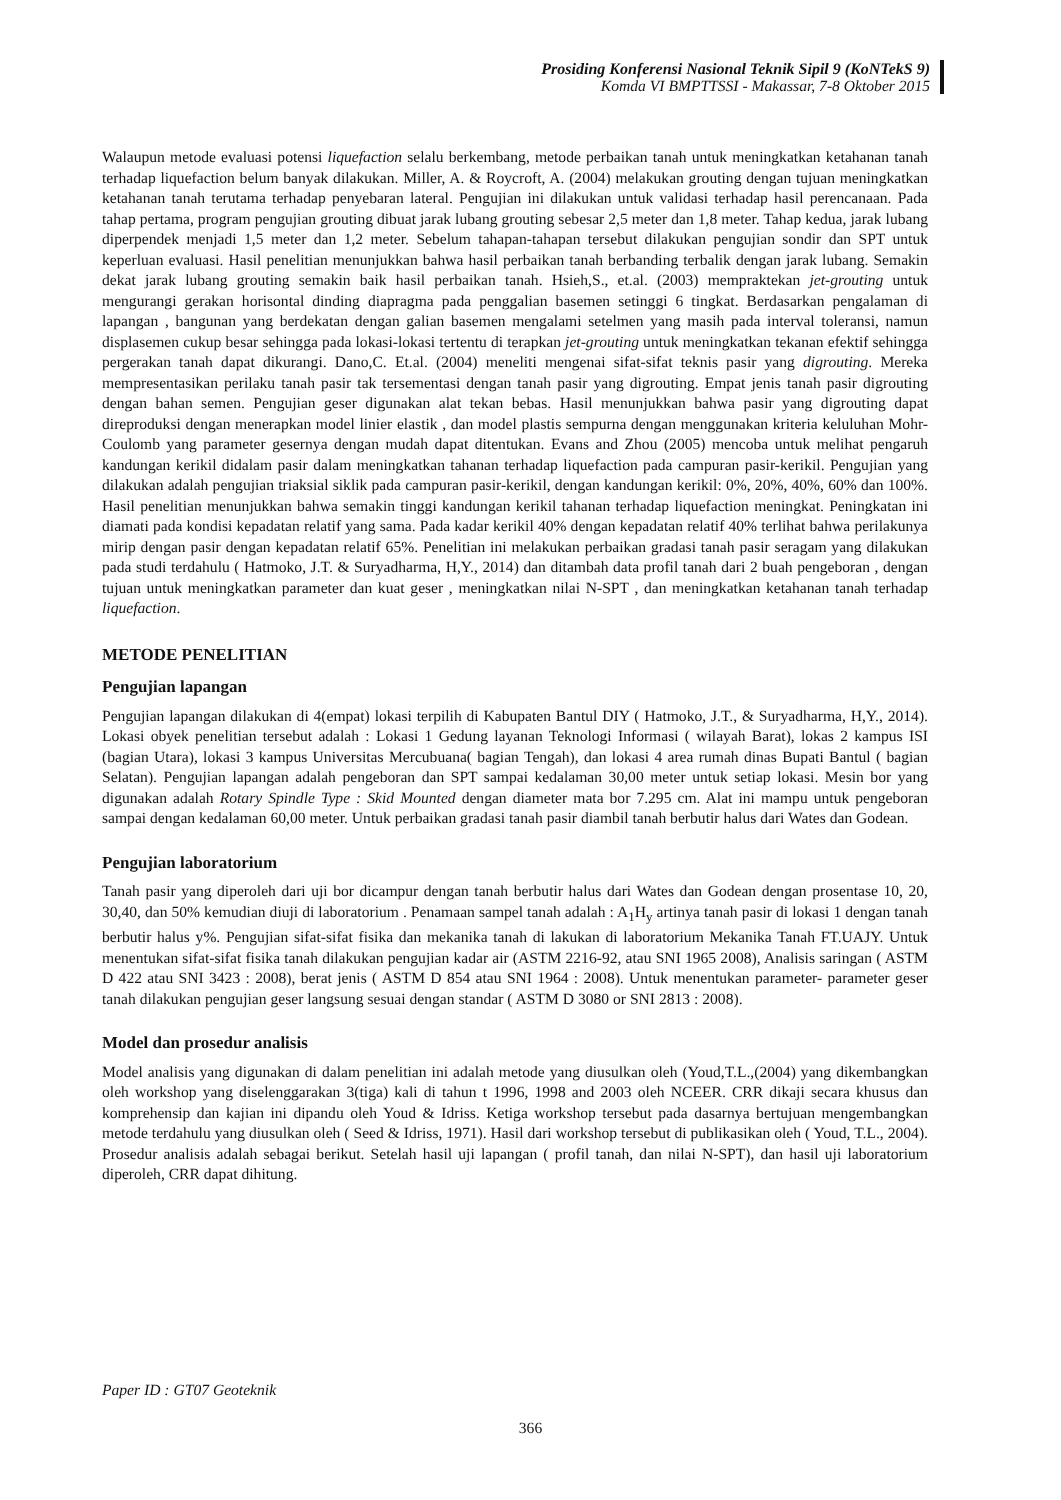Prosiding Konferensi Nasional Teknik Sipil 9 (KoNTekS 9)
Komda VI BMPTTSSI - Makassar, 7-8 Oktober 2015
Walaupun metode evaluasi potensi liquefaction selalu berkembang, metode perbaikan tanah untuk meningkatkan ketahanan tanah terhadap liquefaction belum banyak dilakukan. Miller, A. & Roycroft, A. (2004) melakukan grouting dengan tujuan meningkatkan ketahanan tanah terutama terhadap penyebaran lateral. Pengujian ini dilakukan untuk validasi terhadap hasil perencanaan. Pada tahap pertama, program pengujian grouting dibuat jarak lubang grouting sebesar 2,5 meter dan 1,8 meter. Tahap kedua, jarak lubang diperpendek menjadi 1,5 meter dan 1,2 meter. Sebelum tahapan-tahapan tersebut dilakukan pengujian sondir dan SPT untuk keperluan evaluasi. Hasil penelitian menunjukkan bahwa hasil perbaikan tanah berbanding terbalik dengan jarak lubang. Semakin dekat jarak lubang grouting semakin baik hasil perbaikan tanah. Hsieh,S., et.al. (2003) mempraktekan jet-grouting untuk mengurangi gerakan horisontal dinding diapragma pada penggalian basemen setinggi 6 tingkat. Berdasarkan pengalaman di lapangan , bangunan yang berdekatan dengan galian basemen mengalami setelmen yang masih pada interval toleransi, namun displasemen cukup besar sehingga pada lokasi-lokasi tertentu di terapkan jet-grouting untuk meningkatkan tekanan efektif sehingga pergerakan tanah dapat dikurangi. Dano,C. Et.al. (2004) meneliti mengenai sifat-sifat teknis pasir yang digrouting. Mereka mempresentasikan perilaku tanah pasir tak tersementasi dengan tanah pasir yang digrouting. Empat jenis tanah pasir digrouting dengan bahan semen. Pengujian geser digunakan alat tekan bebas. Hasil menunjukkan bahwa pasir yang digrouting dapat direproduksi dengan menerapkan model linier elastik , dan model plastis sempurna dengan menggunakan kriteria keluluhan Mohr-Coulomb yang parameter gesernya dengan mudah dapat ditentukan. Evans and Zhou (2005) mencoba untuk melihat pengaruh kandungan kerikil didalam pasir dalam meningkatkan tahanan terhadap liquefaction pada campuran pasir-kerikil. Pengujian yang dilakukan adalah pengujian triaksial siklik pada campuran pasir-kerikil, dengan kandungan kerikil: 0%, 20%, 40%, 60% dan 100%. Hasil penelitian menunjukkan bahwa semakin tinggi kandungan kerikil tahanan terhadap liquefaction meningkat. Peningkatan ini diamati pada kondisi kepadatan relatif yang sama. Pada kadar kerikil 40% dengan kepadatan relatif 40% terlihat bahwa perilakunya mirip dengan pasir dengan kepadatan relatif 65%. Penelitian ini melakukan perbaikan gradasi tanah pasir seragam yang dilakukan pada studi terdahulu ( Hatmoko, J.T. & Suryadharma, H,Y., 2014) dan ditambah data profil tanah dari 2 buah pengeboran , dengan tujuan untuk meningkatkan parameter dan kuat geser , meningkatkan nilai N-SPT , dan meningkatkan ketahanan tanah terhadap liquefaction.
METODE PENELITIAN
Pengujian lapangan
Pengujian lapangan dilakukan di 4(empat) lokasi terpilih di Kabupaten Bantul DIY ( Hatmoko, J.T., & Suryadharma, H,Y., 2014). Lokasi obyek penelitian tersebut adalah : Lokasi 1 Gedung layanan Teknologi Informasi ( wilayah Barat), lokas 2 kampus ISI (bagian Utara), lokasi 3 kampus Universitas Mercubuana( bagian Tengah), dan lokasi 4 area rumah dinas Bupati Bantul ( bagian Selatan). Pengujian lapangan adalah pengeboran dan SPT sampai kedalaman 30,00 meter untuk setiap lokasi. Mesin bor yang digunakan adalah Rotary Spindle Type : Skid Mounted dengan diameter mata bor 7.295 cm. Alat ini mampu untuk pengeboran sampai dengan kedalaman 60,00 meter. Untuk perbaikan gradasi tanah pasir diambil tanah berbutir halus dari Wates dan Godean.
Pengujian laboratorium
Tanah pasir yang diperoleh dari uji bor dicampur dengan tanah berbutir halus dari Wates dan Godean dengan prosentase 10, 20, 30,40, dan 50% kemudian diuji di laboratorium . Penamaan sampel tanah adalah : A<sub>1</sub>H<sub>y</sub> artinya tanah pasir di lokasi 1 dengan tanah berbutir halus y%. Pengujian sifat-sifat fisika dan mekanika tanah di lakukan di laboratorium Mekanika Tanah FT.UAJY. Untuk menentukan sifat-sifat fisika tanah dilakukan pengujian kadar air (ASTM 2216-92, atau SNI 1965 2008), Analisis saringan ( ASTM D 422 atau SNI 3423 : 2008), berat jenis ( ASTM D 854 atau SNI 1964 : 2008). Untuk menentukan parameter- parameter geser tanah dilakukan pengujian geser langsung sesuai dengan standar ( ASTM D 3080 or SNI 2813 : 2008).
Model dan prosedur analisis
Model analisis yang digunakan di dalam penelitian ini adalah metode yang diusulkan oleh (Youd,T.L.,(2004) yang dikembangkan oleh workshop yang diselenggarakan 3(tiga) kali di tahun t 1996, 1998 and 2003 oleh NCEER. CRR dikaji secara khusus dan komprehensip dan kajian ini dipandu oleh Youd & Idriss. Ketiga workshop tersebut pada dasarnya bertujuan mengembangkan metode terdahulu yang diusulkan oleh ( Seed & Idriss, 1971). Hasil dari workshop tersebut di publikasikan oleh ( Youd, T.L., 2004). Prosedur analisis adalah sebagai berikut. Setelah hasil uji lapangan ( profil tanah, dan nilai N-SPT), dan hasil uji laboratorium diperoleh, CRR dapat dihitung.
Paper ID : GT07 Geoteknik
366